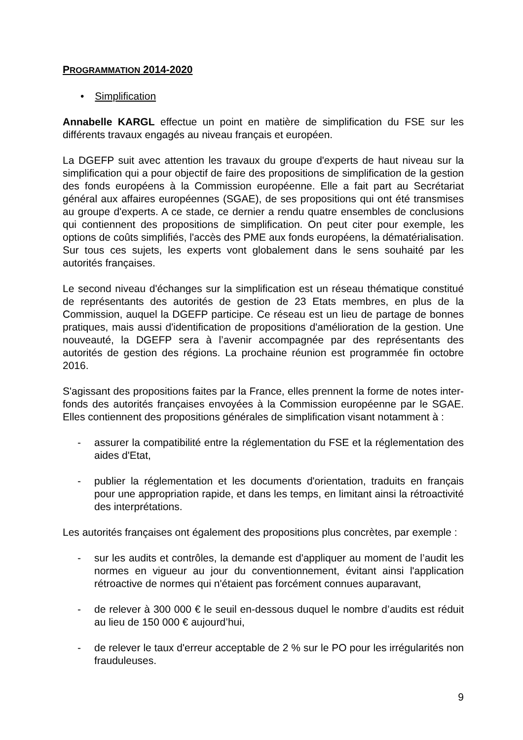PROGRAMMATION 2014-2020
• Simplification
Annabelle KARGL effectue un point en matière de simplification du FSE sur les différents travaux engagés au niveau français et européen.
La DGEFP suit avec attention les travaux du groupe d'experts de haut niveau sur la simplification qui a pour objectif de faire des propositions de simplification de la gestion des fonds européens à la Commission européenne. Elle a fait part au Secrétariat général aux affaires européennes (SGAE), de ses propositions qui ont été transmises au groupe d'experts. A ce stade, ce dernier a rendu quatre ensembles de conclusions qui contiennent des propositions de simplification. On peut citer pour exemple, les options de coûts simplifiés, l'accès des PME aux fonds européens, la dématérialisation. Sur tous ces sujets, les experts vont globalement dans le sens souhaité par les autorités françaises.
Le second niveau d'échanges sur la simplification est un réseau thématique constitué de représentants des autorités de gestion de 23 Etats membres, en plus de la Commission, auquel la DGEFP participe. Ce réseau est un lieu de partage de bonnes pratiques, mais aussi d'identification de propositions d'amélioration de la gestion. Une nouveauté, la DGEFP sera à l’avenir accompagnée par des représentants des autorités de gestion des régions. La prochaine réunion est programmée fin octobre 2016.
S'agissant des propositions faites par la France, elles prennent la forme de notes inter-fonds des autorités françaises envoyées à la Commission européenne par le SGAE. Elles contiennent des propositions générales de simplification visant notamment à :
- assurer la compatibilité entre la réglementation du FSE et la réglementation des aides d'Etat,
- publier la réglementation et les documents d'orientation, traduits en français pour une appropriation rapide, et dans les temps, en limitant ainsi la rétroactivité des interprétations.
Les autorités françaises ont également des propositions plus concrètes, par exemple :
- sur les audits et contrôles, la demande est d'appliquer au moment de l’audit les normes en vigueur au jour du conventionnement, évitant ainsi l'application rétroactive de normes qui n'étaient pas forcément connues auparavant,
- de relever à 300 000 € le seuil en-dessous duquel le nombre d’audits est réduit au lieu de 150 000 € aujourd’hui,
- de relever le taux d'erreur acceptable de 2 % sur le PO pour les irrégularités non frauduleuses.
9